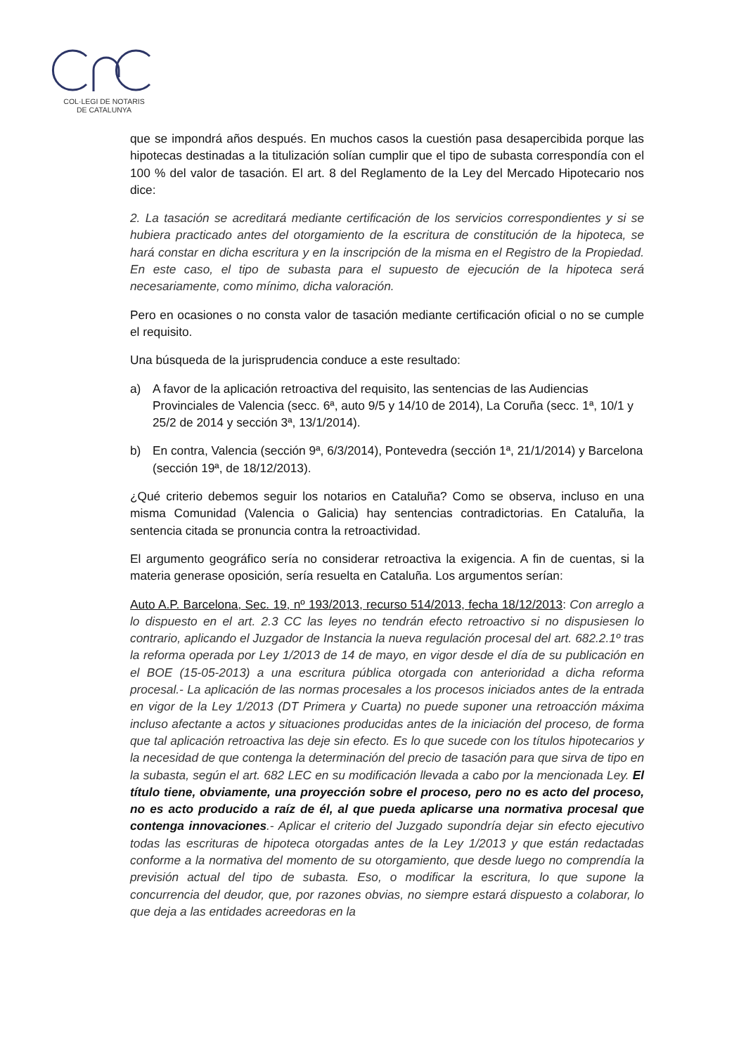COL·LEGI DE NOTARIS
DE CATALUNYA
que se impondrá años después. En muchos casos la cuestión pasa desapercibida porque las hipotecas destinadas a la titulización solían cumplir que el tipo de subasta correspondía con el 100 % del valor de tasación. El art. 8 del Reglamento de la Ley del Mercado Hipotecario nos dice:
2. La tasación se acreditará mediante certificación de los servicios correspondientes y si se hubiera practicado antes del otorgamiento de la escritura de constitución de la hipoteca, se hará constar en dicha escritura y en la inscripción de la misma en el Registro de la Propiedad. En este caso, el tipo de subasta para el supuesto de ejecución de la hipoteca será necesariamente, como mínimo, dicha valoración.
Pero en ocasiones o no consta valor de tasación mediante certificación oficial o no se cumple el requisito.
Una búsqueda de la jurisprudencia conduce a este resultado:
a) A favor de la aplicación retroactiva del requisito, las sentencias de las Audiencias Provinciales de Valencia (secc. 6ª, auto 9/5 y 14/10 de 2014), La Coruña (secc. 1ª, 10/1 y 25/2 de 2014 y sección 3ª, 13/1/2014).
b) En contra, Valencia (sección 9ª, 6/3/2014), Pontevedra (sección 1ª, 21/1/2014) y Barcelona (sección 19ª, de 18/12/2013).
¿Qué criterio debemos seguir los notarios en Cataluña? Como se observa, incluso en una misma Comunidad (Valencia o Galicia) hay sentencias contradictorias. En Cataluña, la sentencia citada se pronuncia contra la retroactividad.
El argumento geográfico sería no considerar retroactiva la exigencia. A fin de cuentas, si la materia generase oposición, sería resuelta en Cataluña. Los argumentos serían:
Auto A.P. Barcelona, Sec. 19, nº 193/2013, recurso 514/2013, fecha 18/12/2013: Con arreglo a lo dispuesto en el art. 2.3 CC las leyes no tendrán efecto retroactivo si no dispusiesen lo contrario, aplicando el Juzgador de Instancia la nueva regulación procesal del art. 682.2.1º tras la reforma operada por Ley 1/2013 de 14 de mayo, en vigor desde el día de su publicación en el BOE (15-05-2013) a una escritura pública otorgada con anterioridad a dicha reforma procesal.- La aplicación de las normas procesales a los procesos iniciados antes de la entrada en vigor de la Ley 1/2013 (DT Primera y Cuarta) no puede suponer una retroacción máxima incluso afectante a actos y situaciones producidas antes de la iniciación del proceso, de forma que tal aplicación retroactiva las deje sin efecto. Es lo que sucede con los títulos hipotecarios y la necesidad de que contenga la determinación del precio de tasación para que sirva de tipo en la subasta, según el art. 682 LEC en su modificación llevada a cabo por la mencionada Ley. El título tiene, obviamente, una proyección sobre el proceso, pero no es acto del proceso, no es acto producido a raíz de él, al que pueda aplicarse una normativa procesal que contenga innovaciones.- Aplicar el criterio del Juzgado supondría dejar sin efecto ejecutivo todas las escrituras de hipoteca otorgadas antes de la Ley 1/2013 y que están redactadas conforme a la normativa del momento de su otorgamiento, que desde luego no comprendía la previsión actual del tipo de subasta. Eso, o modificar la escritura, lo que supone la concurrencia del deudor, que, por razones obvias, no siempre estará dispuesto a colaborar, lo que deja a las entidades acreedoras en la